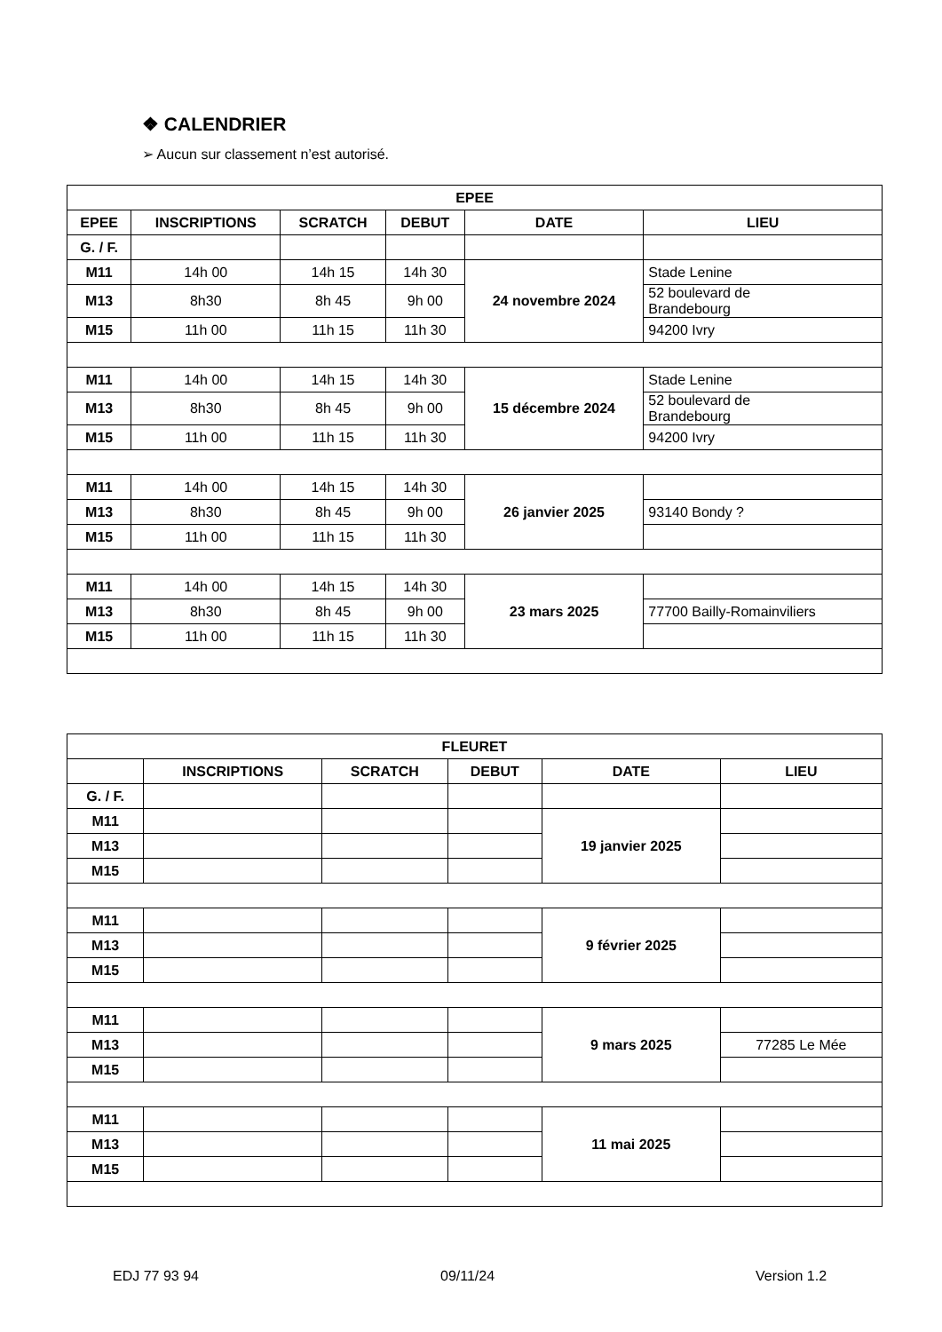❖ CALENDRIER
➢ Aucun sur classement n’est autorisé.
| EPEE | | | | | |
| --- | --- | --- | --- | --- | --- |
| EPEE | INSCRIPTIONS | SCRATCH | DEBUT | DATE | LIEU |
| G. / F. | | | | | |
| M11 | 14h 00 | 14h 15 | 14h 30 | 24 novembre 2024 | Stade Lenine |
| M13 | 8h30 | 8h 45 | 9h 00 | | 52 boulevard de Brandebourg |
| M15 | 11h 00 | 11h 15 | 11h 30 | | 94200 Ivry |
| M11 | 14h 00 | 14h 15 | 14h 30 | 15 décembre 2024 | Stade Lenine |
| M13 | 8h30 | 8h 45 | 9h 00 | | 52 boulevard de Brandebourg |
| M15 | 11h 00 | 11h 15 | 11h 30 | | 94200 Ivry |
| M11 | 14h 00 | 14h 15 | 14h 30 | 26 janvier 2025 | |
| M13 | 8h30 | 8h 45 | 9h 00 | | 93140 Bondy ? |
| M15 | 11h 00 | 11h 15 | 11h 30 | | |
| M11 | 14h 00 | 14h 15 | 14h 30 | 23 mars 2025 | |
| M13 | 8h30 | 8h 45 | 9h 00 | | 77700 Bailly-Romainviliers |
| M15 | 11h 00 | 11h 15 | 11h 30 | | |
| FLEURET | | | | | |
| --- | --- | --- | --- | --- | --- |
| | INSCRIPTIONS | SCRATCH | DEBUT | DATE | LIEU |
| G. / F. | | | | | |
| M11 | | | | 19 janvier 2025 | |
| M13 | | | | | |
| M15 | | | | | |
| M11 | | | | 9 février 2025 | |
| M13 | | | | | |
| M15 | | | | | |
| M11 | | | | 9 mars 2025 | |
| M13 | | | | | 77285 Le Mée |
| M15 | | | | | |
| M11 | | | | 11 mai 2025 | |
| M13 | | | | | |
| M15 | | | | | |
EDJ 77 93 94 09/11/24 Version 1.2